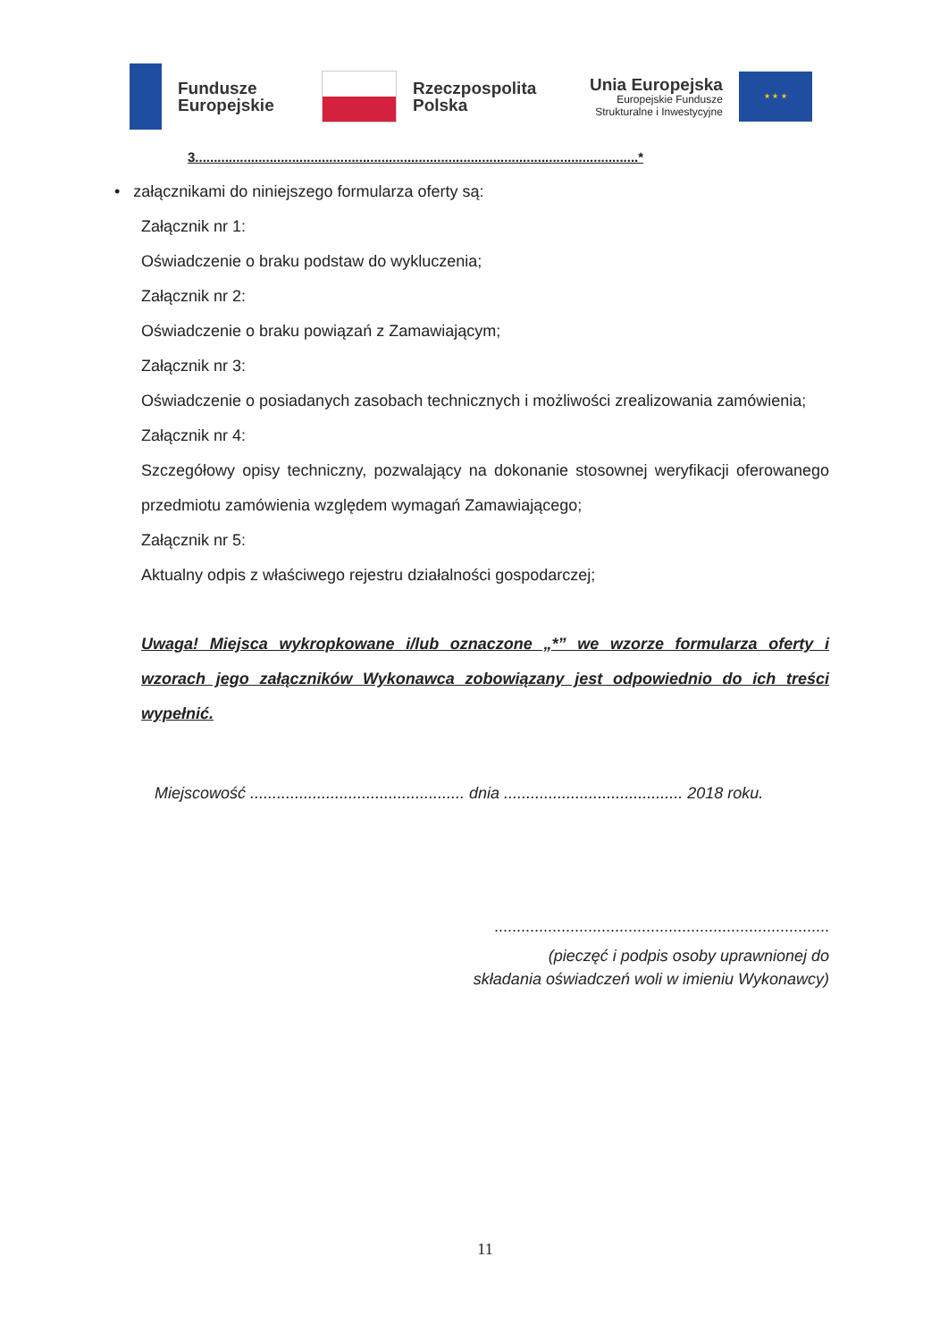Fundusze
Europejskie
Rzeczpospolita
Polska
Unia Europejska
Europejskie Fundusze
Strukturalne i Inwestycyjne
★ ★ ★
3.......................................................................................................................*
• załącznikami do niniejszego formularza oferty są:
Załącznik nr 1:
Oświadczenie o braku podstaw do wykluczenia;
Załącznik nr 2:
Oświadczenie o braku powiązań z Zamawiającym;
Załącznik nr 3:
Oświadczenie o posiadanych zasobach technicznych i możliwości zrealizowania zamówienia;
Załącznik nr 4:
Szczegółowy opisy techniczny, pozwalający na dokonanie stosownej weryfikacji oferowanego przedmiotu zamówienia względem wymagań Zamawiającego;
Załącznik nr 5:
Aktualny odpis z właściwego rejestru działalności gospodarczej;
Uwaga! Miejsca wykropkowane i/lub oznaczone „*” we wzorze formularza oferty i wzorach jego załączników Wykonawca zobowiązany jest odpowiednio do ich treści wypełnić.
Miejscowość ................................................ dnia ........................................ 2018 roku.
...........................................................................
(pieczęć i podpis osoby uprawnionej do
składania oświadczeń woli w imieniu Wykonawcy)
11